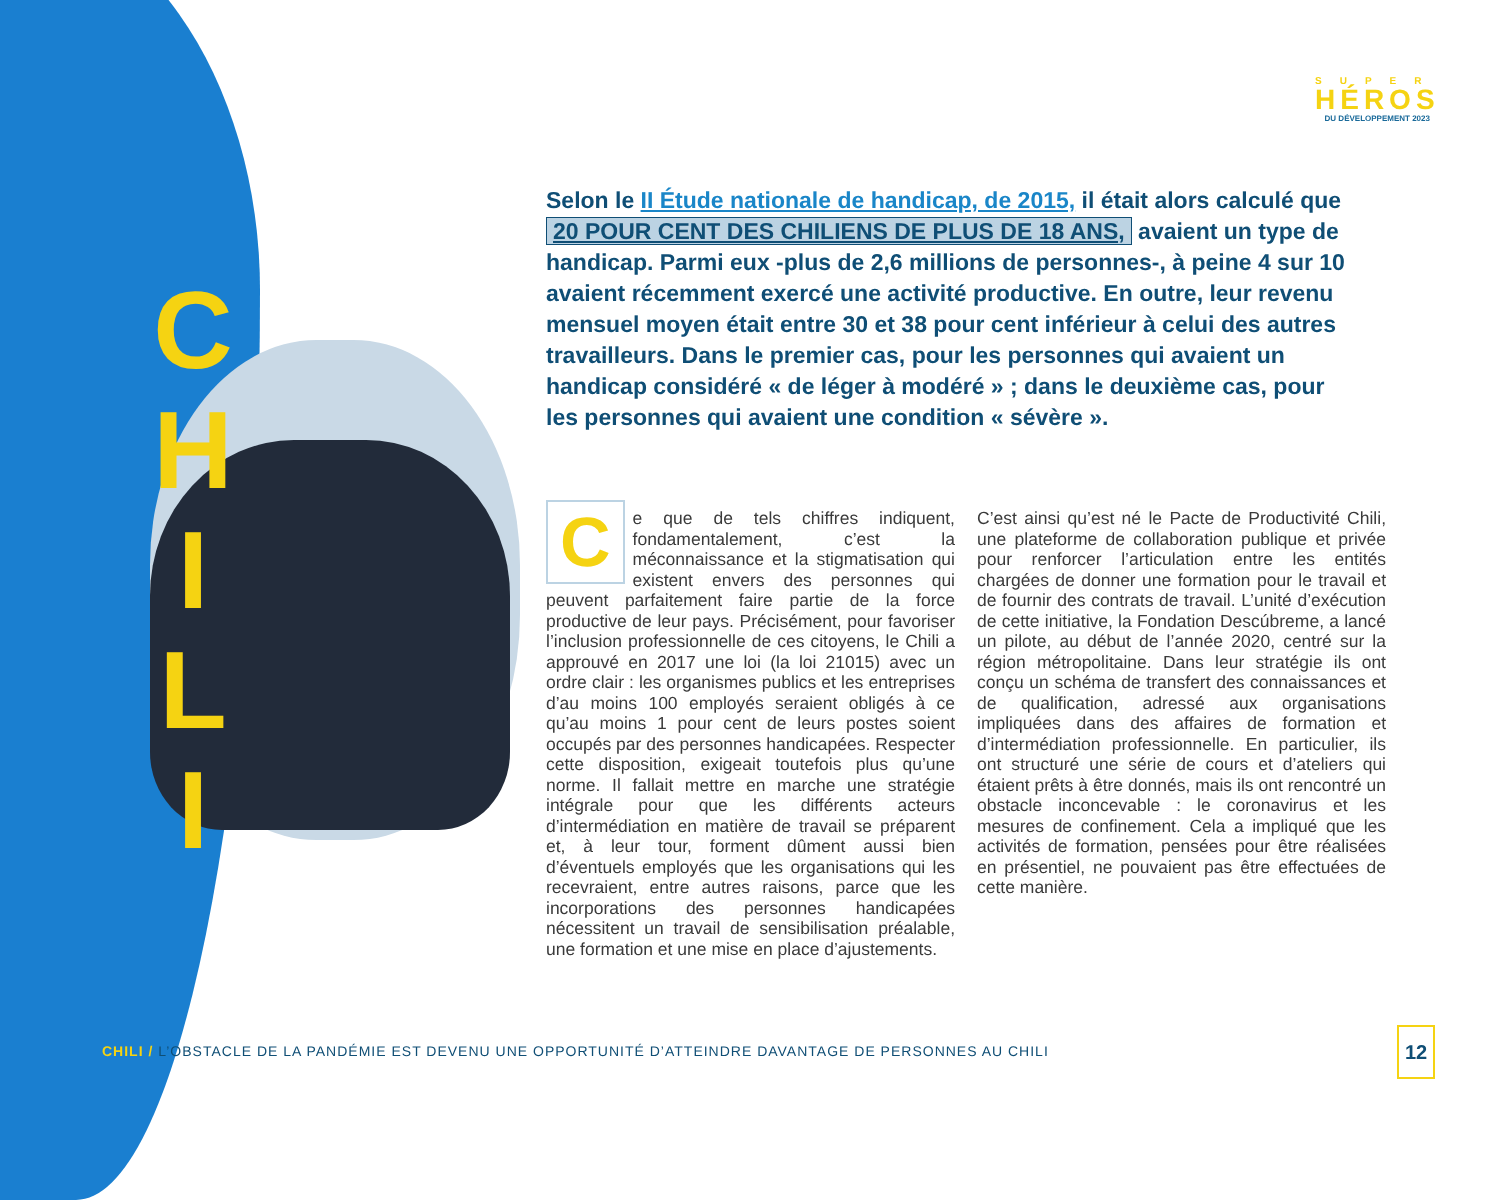C
H
I
L
I
SUPER
HÉROS
DU DÉVELOPPEMENT 2023
Selon le II Étude nationale de handicap, de 2015, il était alors calculé que 20 POUR CENT DES CHILIENS DE PLUS DE 18 ANS, avaient un type de handicap. Parmi eux -plus de 2,6 millions de personnes-, à peine 4 sur 10 avaient récemment exercé une activité productive. En outre, leur revenu mensuel moyen était entre 30 et 38 pour cent inférieur à celui des autres travailleurs. Dans le premier cas, pour les personnes qui avaient un handicap considéré « de léger à modéré » ; dans le deuxième cas, pour les personnes qui avaient une condition « sévère ».
Ce que de tels chiffres indiquent, fondamentalement, c’est la méconnaissance et la stigmatisation qui existent envers des personnes qui peuvent parfaitement faire partie de la force productive de leur pays. Précisément, pour favoriser l’inclusion professionnelle de ces citoyens, le Chili a approuvé en 2017 une loi (la loi 21015) avec un ordre clair : les organismes publics et les entreprises d’au moins 100 employés seraient obligés à ce qu’au moins 1 pour cent de leurs postes soient occupés par des personnes handicapées. Respecter cette disposition, exigeait toutefois plus qu’une norme. Il fallait mettre en marche une stratégie intégrale pour que les différents acteurs d’intermédiation en matière de travail se préparent et, à leur tour, forment dûment aussi bien d’éventuels employés que les organisations qui les recevraient, entre autres raisons, parce que les incorporations des personnes handicapées nécessitent un travail de sensibilisation préalable, une formation et une mise en place d’ajustements.
C’est ainsi qu’est né le Pacte de Productivité Chili, une plateforme de collaboration publique et privée pour renforcer l’articulation entre les entités chargées de donner une formation pour le travail et de fournir des contrats de travail. L’unité d’exécution de cette initiative, la Fondation Descúbreme, a lancé un pilote, au début de l’année 2020, centré sur la région métropolitaine. Dans leur stratégie ils ont conçu un schéma de transfert des connaissances et de qualification, adressé aux organisations impliquées dans des affaires de formation et d’intermédiation professionnelle. En particulier, ils ont structuré une série de cours et d’ateliers qui étaient prêts à être donnés, mais ils ont rencontré un obstacle inconcevable : le coronavirus et les mesures de confinement. Cela a impliqué que les activités de formation, pensées pour être réalisées en présentiel, ne pouvaient pas être effectuées de cette manière.
CHILI / L’OBSTACLE DE LA PANDÉMIE EST DEVENU UNE OPPORTUNITÉ D’ATTEINDRE DAVANTAGE DE PERSONNES AU CHILI
12